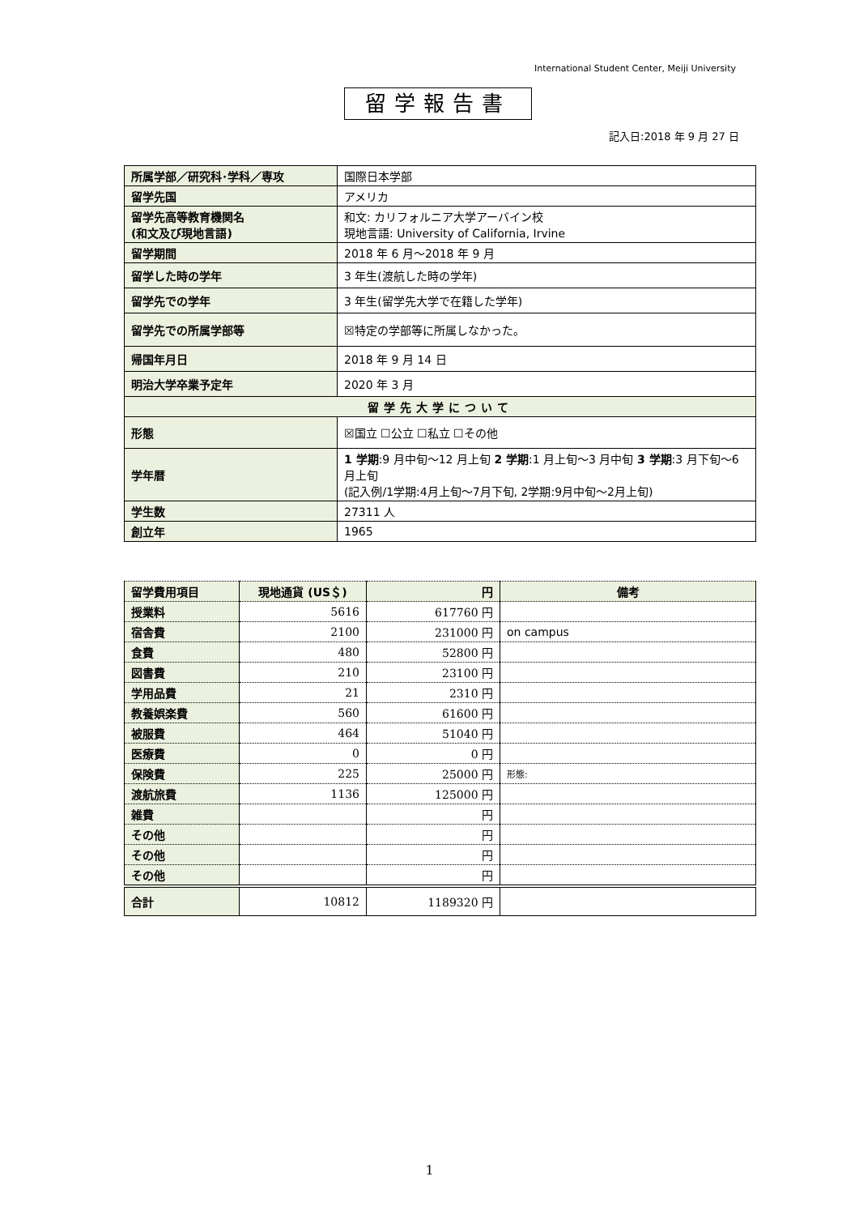International Student Center, Meiji University
留学報告書
記入日:2018 年 9 月 27 日
| 所属学部／研究科･学科／専攻 | 国際日本学部 |
| 留学先国 | アメリカ |
| 留学先高等教育機関名 (和文及び現地言語) | 和文: カリフォルニア大学アーバイン校 現地言語: University of California, Irvine |
| 留学期間 | 2018 年 6 月～2018 年 9 月 |
| 留学した時の学年 | 3 年生(渡航した時の学年) |
| 留学先での学年 | 3 年生(留学先大学で在籍した学年) |
| 留学先での所属学部等 | ☒特定の学部等に所属しなかった。 |
| 帰国年月日 | 2018 年 9 月 14 日 |
| 明治大学卒業予定年 | 2020 年 3 月 |
| 留学先大学について | |
| 形態 | ☒国立 ☐公立 ☐私立 ☐その他 |
| 学年暦 | 1 学期 :9 月中旬～12 月上旬 2 学期 :1 月上旬～3 月中旬 3 学期 :3 月下旬～6 月上旬 (記入例/1学期:4月上旬～7月下旬, 2学期:9月中旬～2月上旬) |
| 学生数 | 27311 人 |
| 創立年 | 1965 |
| 留学費用項目 | 現地通貨 (US＄) | 円 | 備考 |
| --- | --- | --- | --- |
| 授業料 | 5616 | 617760 円 | |
| 宿舎費 | 2100 | 231000 円 | on campus |
| 食費 | 480 | 52800 円 | |
| 図書費 | 210 | 23100 円 | |
| 学用品費 | 21 | 2310 円 | |
| 教養娯楽費 | 560 | 61600 円 | |
| 被服費 | 464 | 51040 円 | |
| 医療費 | 0 | 0 円 | |
| 保険費 | 225 | 25000 円 | 形態: |
| 渡航旅費 | 1136 | 125000 円 | |
| 雑費 | | 円 | |
| その他 | | 円 | |
| その他 | | 円 | |
| その他 | | 円 | |
| 合計 | 10812 | 1189320 円 | |
1